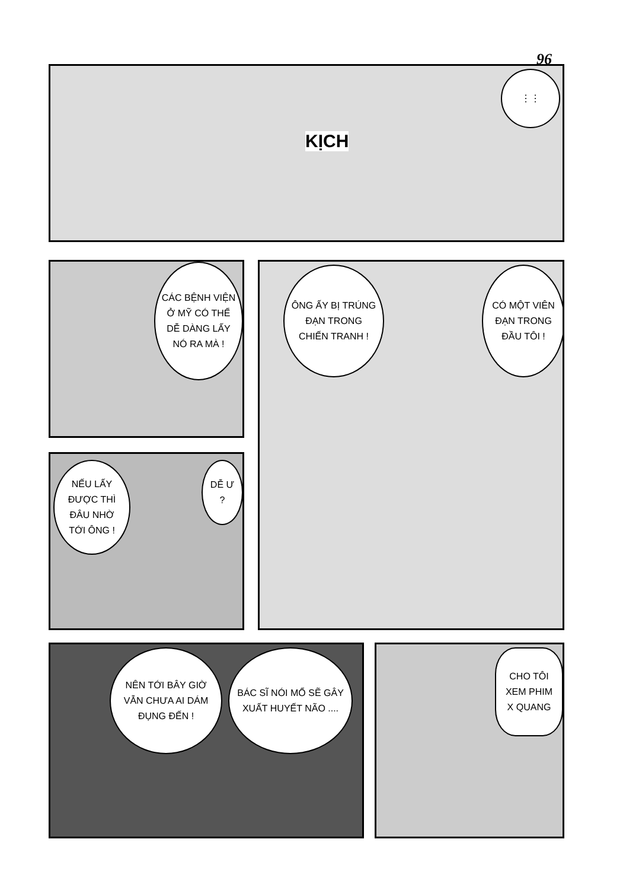96
KỊCH
⋮⋮
CÁC BỆNH VIỆN Ở MỸ CÓ THỂ DỄ DÀNG LẤY NÓ RA MÀ !
NẾU LẤY ĐƯỢC THÌ ĐÂU NHỜ TỚI ÔNG !
DỄ Ư ?
ÔNG ẤY BỊ TRÚNG ĐẠN TRONG CHIẾN TRANH !
CÓ MỘT VIÊN ĐẠN TRONG ĐẦU TÔI !
NÊN TỚI BÂY GIỜ VẪN CHƯA AI DÁM ĐỤNG ĐẾN !
BÁC SĨ NÓI MỔ SẼ GÂY XUẤT HUYẾT NÃO ....
CHO TÔI XEM PHIM X QUANG